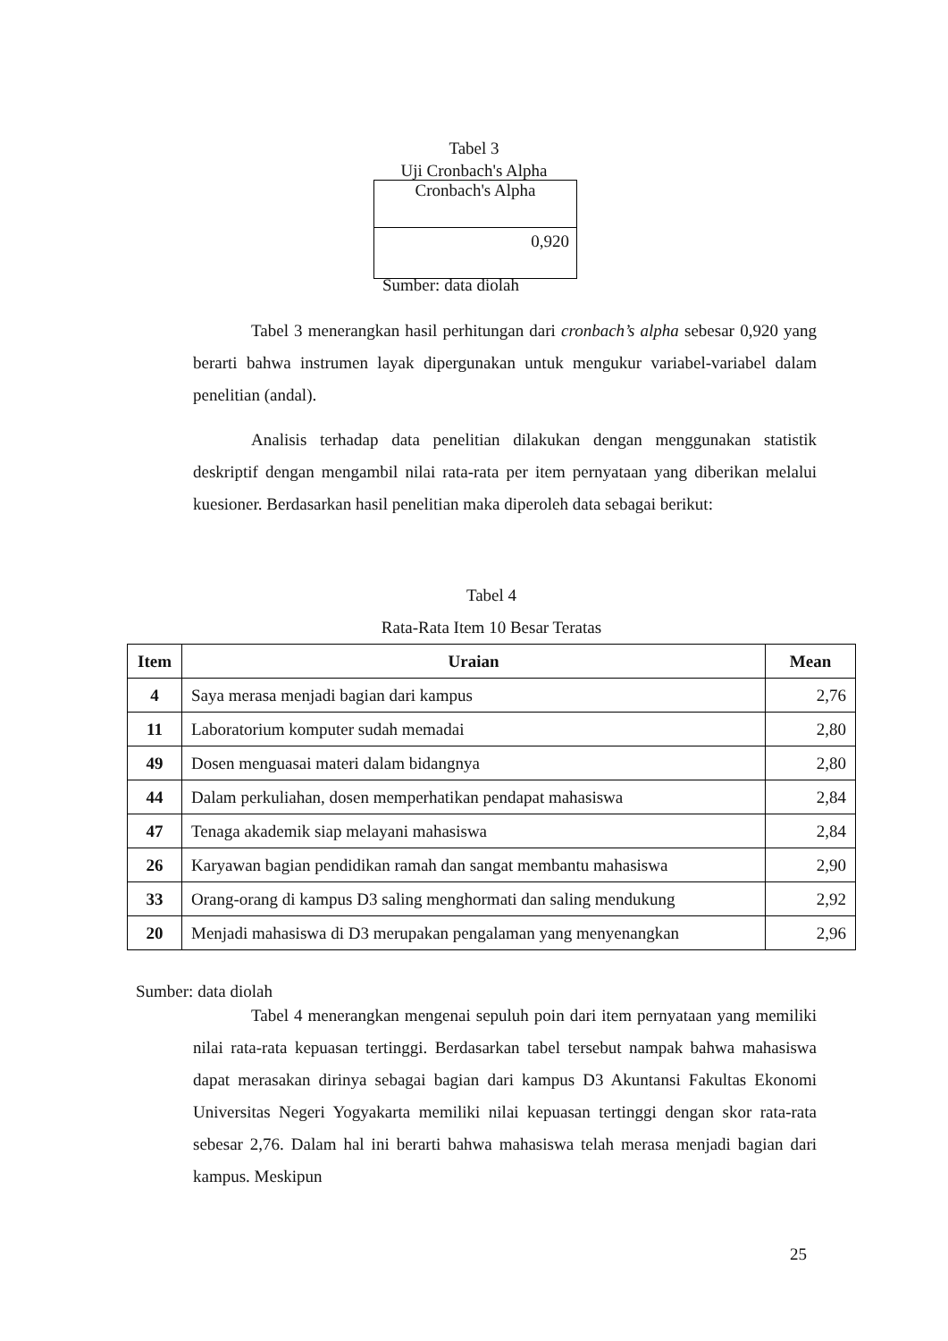Tabel 3
Uji Cronbach's Alpha
| Cronbach's Alpha |
| 0,920 |
Sumber: data diolah
Tabel 3 menerangkan hasil perhitungan dari cronbach’s alpha sebesar 0,920 yang berarti bahwa instrumen layak dipergunakan untuk mengukur variabel-variabel dalam penelitian (andal).
Analisis terhadap data penelitian dilakukan dengan menggunakan statistik deskriptif dengan mengambil nilai rata-rata per item pernyataan yang diberikan melalui kuesioner. Berdasarkan hasil penelitian maka diperoleh data sebagai berikut:
Tabel 4
Rata-Rata Item 10 Besar Teratas
| Item | Uraian | Mean |
| --- | --- | --- |
| 4 | Saya merasa menjadi bagian dari kampus | 2,76 |
| 11 | Laboratorium komputer sudah memadai | 2,80 |
| 49 | Dosen menguasai materi dalam bidangnya | 2,80 |
| 44 | Dalam perkuliahan, dosen memperhatikan pendapat mahasiswa | 2,84 |
| 47 | Tenaga akademik siap melayani mahasiswa | 2,84 |
| 26 | Karyawan bagian pendidikan ramah dan sangat membantu mahasiswa | 2,90 |
| 33 | Orang-orang di kampus D3 saling menghormati dan saling mendukung | 2,92 |
| 20 | Menjadi mahasiswa di D3 merupakan pengalaman yang menyenangkan | 2,96 |
Sumber: data diolah
Tabel 4 menerangkan mengenai sepuluh poin dari item pernyataan yang memiliki nilai rata-rata kepuasan tertinggi. Berdasarkan tabel tersebut nampak bahwa mahasiswa dapat merasakan dirinya sebagai bagian dari kampus D3 Akuntansi Fakultas Ekonomi Universitas Negeri Yogyakarta memiliki nilai kepuasan tertinggi dengan skor rata-rata sebesar 2,76. Dalam hal ini berarti bahwa mahasiswa telah merasa menjadi bagian dari kampus. Meskipun
25